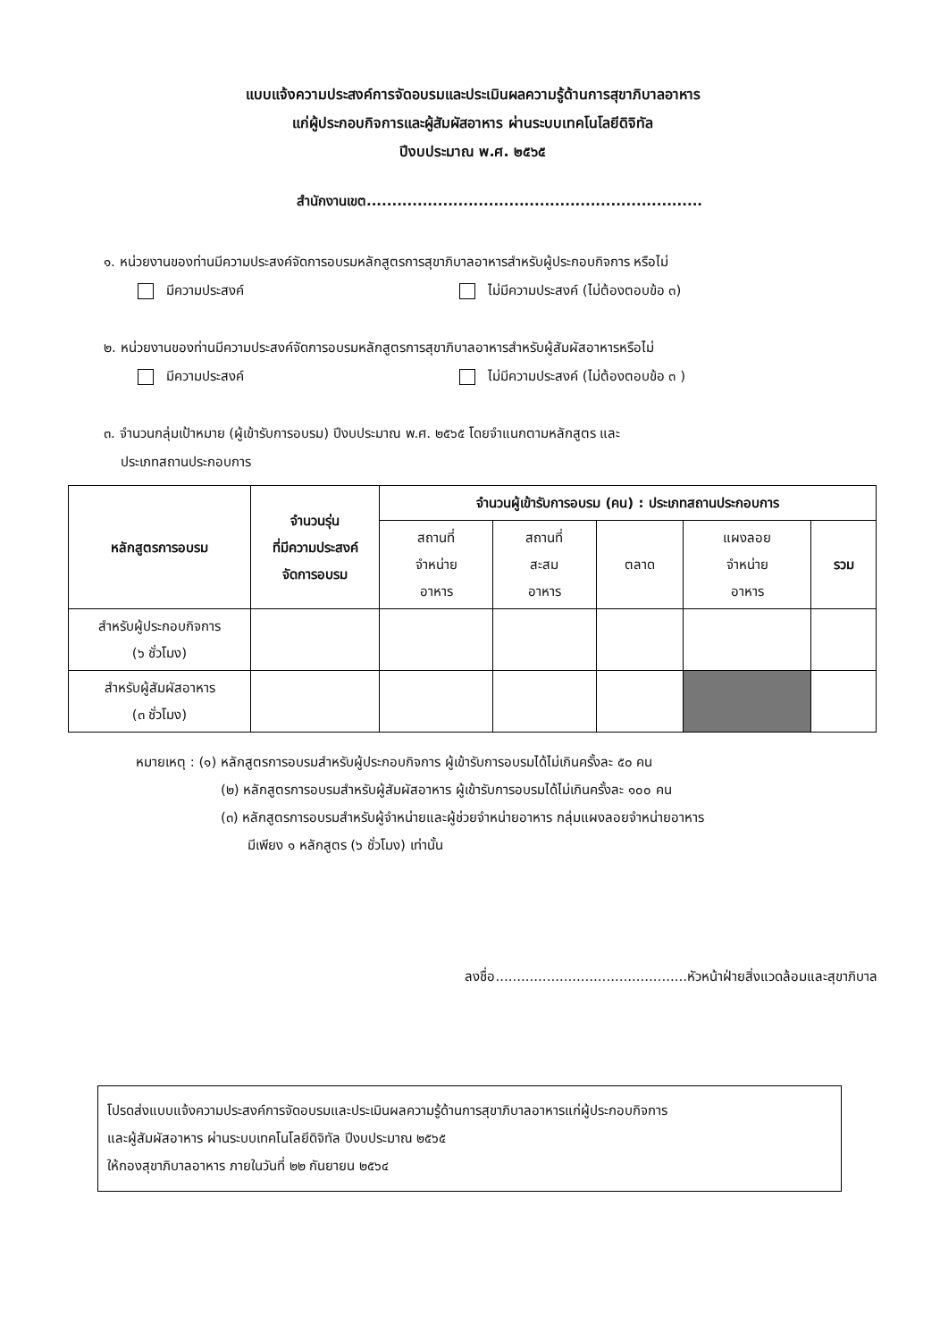แบบแจ้งความประสงค์การจัดอบรมและประเมินผลความรู้ด้านการสุขาภิบาลอาหาร
แก่ผู้ประกอบกิจการและผู้สัมผัสอาหาร ผ่านระบบเทคโนโลยีดิจิทัล
ปีงบประมาณ พ.ศ. ๒๕๖๕
สำนักงานเขต..................................................................
๑. หน่วยงานของท่านมีความประสงค์จัดการอบรมหลักสูตรการสุขาภิบาลอาหารสำหรับผู้ประกอบกิจการ หรือไม่
มีความประสงค์ ไม่มีความประสงค์ (ไม่ต้องตอบข้อ ๓)
๒. หน่วยงานของท่านมีความประสงค์จัดการอบรมหลักสูตรการสุขาภิบาลอาหารสำหรับผู้สัมผัสอาหารหรือไม่
มีความประสงค์ ไม่มีความประสงค์ (ไม่ต้องตอบข้อ ๓ )
๓. จำนวนกลุ่มเป้าหมาย (ผู้เข้ารับการอบรม) ปีงบประมาณ พ.ศ. ๒๕๖๕ โดยจำแนกตามหลักสูตร และ
ประเภทสถานประกอบการ
| หลักสูตรการอบรม | จำนวนรุ่น ที่มีความประสงค์ จัดการอบรม | จำนวนผู้เข้ารับการอบรม (คน) : ประเภทสถานประกอบการ | | | | |
| --- | --- | --- | --- | --- | --- | --- |
| | | สถานที่ จำหน่าย อาหาร | สถานที่ สะสม อาหาร | ตลาด | แผงลอย จำหน่าย อาหาร | รวม |
| สำหรับผู้ประกอบกิจการ (๖ ชั่วโมง) | | | | | | |
| สำหรับผู้สัมผัสอาหาร (๓ ชั่วโมง) | | | | | | |
หมายเหตุ : (๑) หลักสูตรการอบรมสำหรับผู้ประกอบกิจการ ผู้เข้ารับการอบรมได้ไม่เกินครั้งละ ๕๐ คน
(๒) หลักสูตรการอบรมสำหรับผู้สัมผัสอาหาร ผู้เข้ารับการอบรมได้ไม่เกินครั้งละ ๑๐๐ คน
(๓) หลักสูตรการอบรมสำหรับผู้จำหน่ายและผู้ช่วยจำหน่ายอาหาร กลุ่มแผงลอยจำหน่ายอาหาร
มีเพียง ๑ หลักสูตร (๖ ชั่วโมง) เท่านั้น
ลงชื่อ.............................................หัวหน้าฝ่ายสิ่งแวดล้อมและสุขาภิบาล
โปรดส่งแบบแจ้งความประสงค์การจัดอบรมและประเมินผลความรู้ด้านการสุขาภิบาลอาหารแก่ผู้ประกอบกิจการ
และผู้สัมผัสอาหาร ผ่านระบบเทคโนโลยีดิจิทัล ปีงบประมาณ ๒๕๖๕
ให้กองสุขาภิบาลอาหาร ภายในวันที่ ๒๒ กันยายน ๒๕๖๔